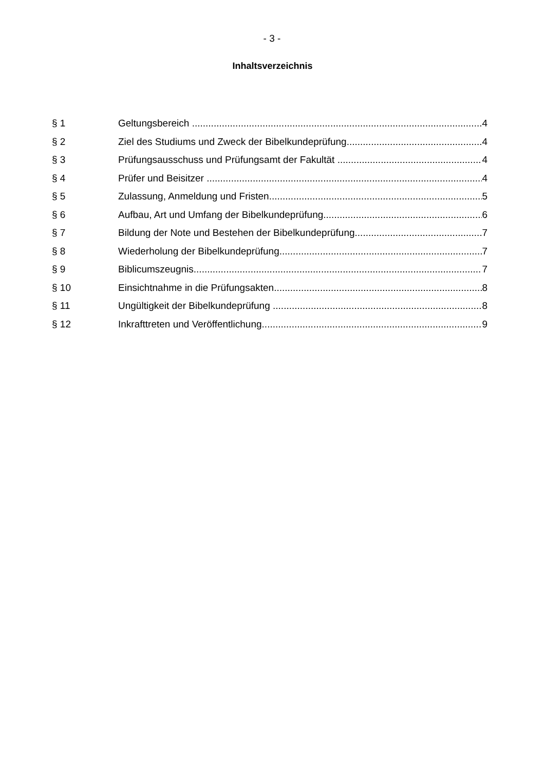- 3 -
Inhaltsverzeichnis
§ 1 Geltungsbereich 4
§ 2 Ziel des Studiums und Zweck der Bibelkundeprüfung 4
§ 3 Prüfungsausschuss und Prüfungsamt der Fakultät 4
§ 4 Prüfer und Beisitzer 4
§ 5 Zulassung, Anmeldung und Fristen 5
§ 6 Aufbau, Art und Umfang der Bibelkundeprüfung 6
§ 7 Bildung der Note und Bestehen der Bibelkundeprüfung 7
§ 8 Wiederholung der Bibelkundeprüfung 7
§ 9 Biblicumszeugnis 7
§ 10 Einsichtnahme in die Prüfungsakten 8
§ 11 Ungültigkeit der Bibelkundeprüfung 8
§ 12 Inkrafttreten und Veröffentlichung 9